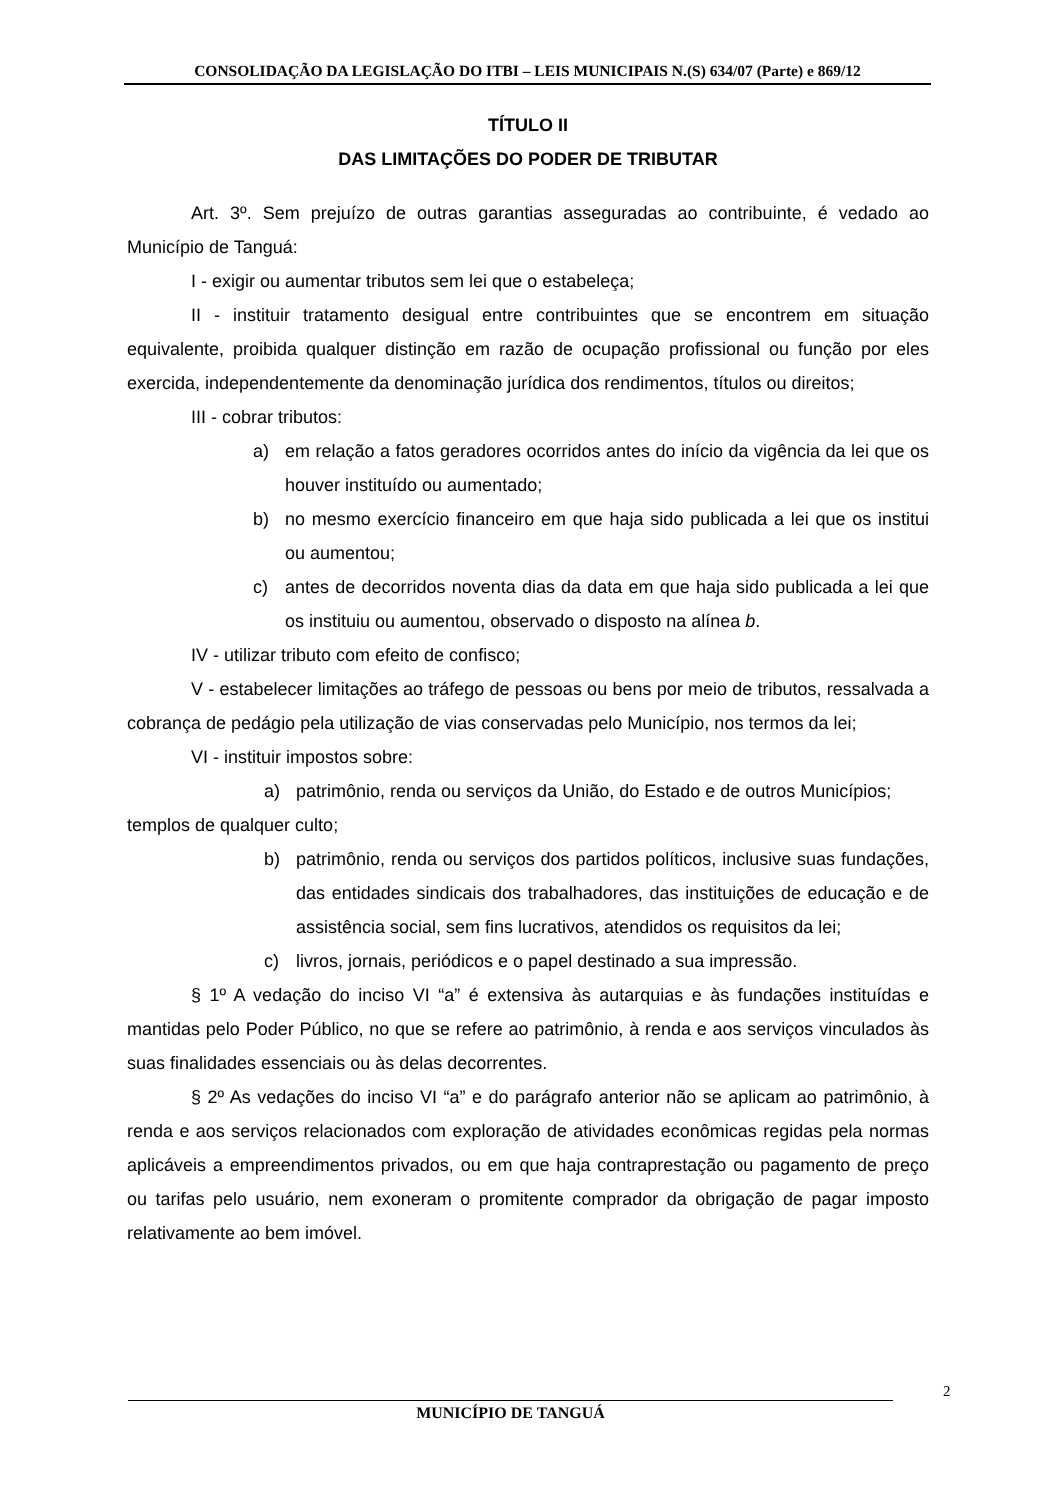CONSOLIDAÇÃO DA LEGISLAÇÃO DO ITBI – LEIS MUNICIPAIS N.(S) 634/07 (Parte) e 869/12
TÍTULO II
DAS LIMITAÇÕES DO PODER DE TRIBUTAR
Art. 3º. Sem prejuízo de outras garantias asseguradas ao contribuinte, é vedado ao Município de Tanguá:
I - exigir ou aumentar tributos sem lei que o estabeleça;
II - instituir tratamento desigual entre contribuintes que se encontrem em situação equivalente, proibida qualquer distinção em razão de ocupação profissional ou função por eles exercida, independentemente da denominação jurídica dos rendimentos, títulos ou direitos;
III - cobrar tributos:
a) em relação a fatos geradores ocorridos antes do início da vigência da lei que os houver instituído ou aumentado;
b) no mesmo exercício financeiro em que haja sido publicada a lei que os institui ou aumentou;
c) antes de decorridos noventa dias da data em que haja sido publicada a lei que os instituiu ou aumentou, observado o disposto na alínea b.
IV - utilizar tributo com efeito de confisco;
V - estabelecer limitações ao tráfego de pessoas ou bens por meio de tributos, ressalvada a cobrança de pedágio pela utilização de vias conservadas pelo Município, nos termos da lei;
VI - instituir impostos sobre:
a) patrimônio, renda ou serviços da União, do Estado e de outros Municípios;
templos de qualquer culto;
b) patrimônio, renda ou serviços dos partidos políticos, inclusive suas fundações, das entidades sindicais dos trabalhadores, das instituições de educação e de assistência social, sem fins lucrativos, atendidos os requisitos da lei;
c) livros, jornais, periódicos e o papel destinado a sua impressão.
§ 1º A vedação do inciso VI “a” é extensiva às autarquias e às fundações instituídas e mantidas pelo Poder Público, no que se refere ao patrimônio, à renda e aos serviços vinculados às suas finalidades essenciais ou às delas decorrentes.
§ 2º As vedações do inciso VI “a” e do parágrafo anterior não se aplicam ao patrimônio, à renda e aos serviços relacionados com exploração de atividades econômicas regidas pela normas aplicáveis a empreendimentos privados, ou em que haja contraprestação ou pagamento de preço ou tarifas pelo usuário, nem exoneram o promitente comprador da obrigação de pagar imposto relativamente ao bem imóvel.
2
MUNICÍPIO DE TANGUÁ